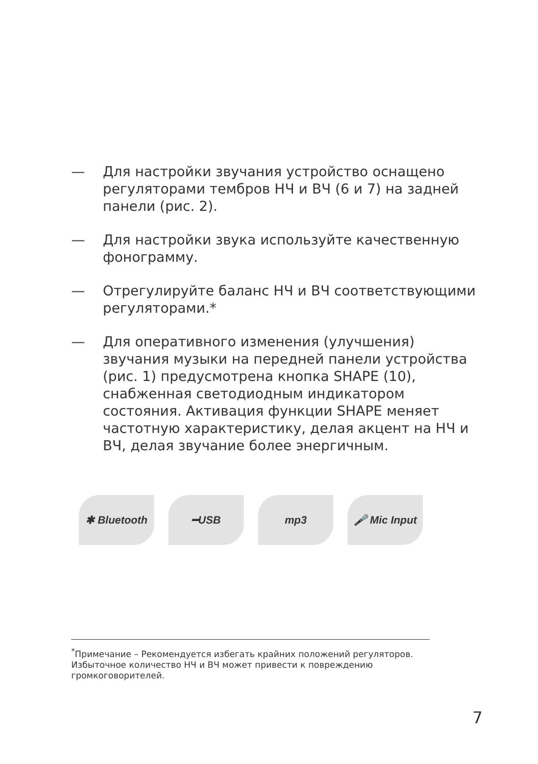— Для настройки звучания устройство оснащено регуляторами тембров НЧ и ВЧ (6 и 7) на задней панели (рис. 2).
— Для настройки звука используйте качественную фонограмму.
— Отрегулируйте баланс НЧ и ВЧ соответствующими регуляторами.*
— Для оперативного изменения (улучшения) звучания музыки на передней панели устройства (рис. 1) предусмотрена кнопка SHAPE (10), снабженная светодиодным индикатором состояния. Активация функции SHAPE меняет частотную характеристику, делая акцент на НЧ и ВЧ, делая звучание более энергичным.
✱ Bluetooth ━USB mp3 🎤 Mic Input
<sup>*</sup> Примечание – Рекомендуется избегать крайних положений регуляторов. Избыточное количество НЧ и ВЧ может привести к повреждению громкоговорителей.
7